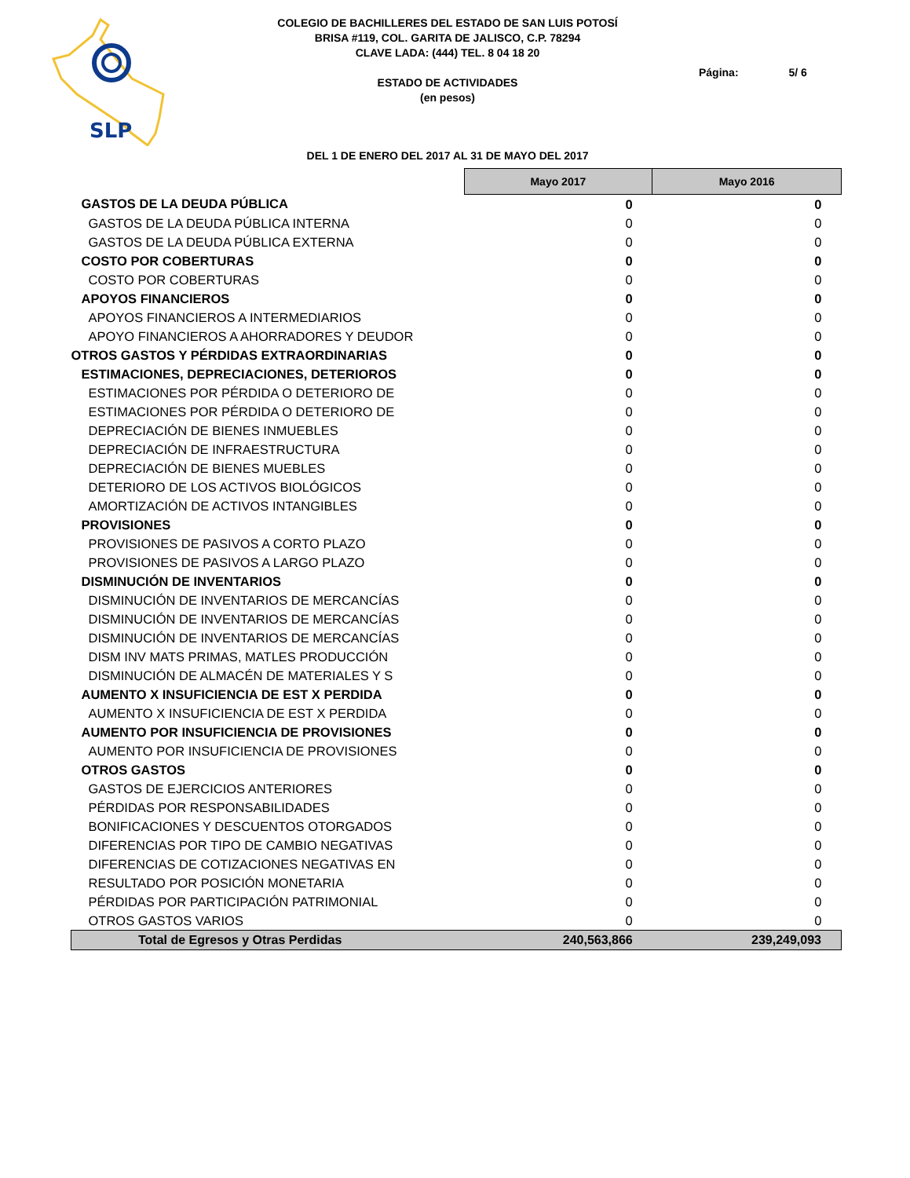SLP
COLEGIO DE BACHILLERES DEL ESTADO DE SAN LUIS POTOSÍ
BRISA #119, COL. GARITA DE JALISCO, C.P. 78294
CLAVE LADA: (444) TEL. 8 04 18 20
ESTADO DE ACTIVIDADES
(en pesos)
Página: 5/ 6
DEL 1 DE ENERO DEL 2017 AL 31 DE MAYO DEL 2017
| | Mayo 2017 | Mayo 2016 |
| GASTOS DE LA DEUDA PÚBLICA | 0 | 0 |
| GASTOS DE LA DEUDA PÚBLICA INTERNA | 0 | 0 |
| GASTOS DE LA DEUDA PÚBLICA EXTERNA | 0 | 0 |
| COSTO POR COBERTURAS | 0 | 0 |
| COSTO POR COBERTURAS | 0 | 0 |
| APOYOS FINANCIEROS | 0 | 0 |
| APOYOS FINANCIEROS A INTERMEDIARIOS | 0 | 0 |
| APOYO FINANCIEROS A AHORRADORES Y DEUDOR | 0 | 0 |
| OTROS GASTOS Y PÉRDIDAS EXTRAORDINARIAS | 0 | 0 |
| ESTIMACIONES, DEPRECIACIONES, DETERIOROS | 0 | 0 |
| ESTIMACIONES POR PÉRDIDA O DETERIORO DE | 0 | 0 |
| ESTIMACIONES POR PÉRDIDA O DETERIORO DE | 0 | 0 |
| DEPRECIACIÓN DE BIENES INMUEBLES | 0 | 0 |
| DEPRECIACIÓN DE INFRAESTRUCTURA | 0 | 0 |
| DEPRECIACIÓN DE BIENES MUEBLES | 0 | 0 |
| DETERIORO DE LOS ACTIVOS BIOLÓGICOS | 0 | 0 |
| AMORTIZACIÓN DE ACTIVOS INTANGIBLES | 0 | 0 |
| PROVISIONES | 0 | 0 |
| PROVISIONES DE PASIVOS A CORTO PLAZO | 0 | 0 |
| PROVISIONES DE PASIVOS A LARGO PLAZO | 0 | 0 |
| DISMINUCIÓN DE INVENTARIOS | 0 | 0 |
| DISMINUCIÓN DE INVENTARIOS DE MERCANCÍAS | 0 | 0 |
| DISMINUCIÓN DE INVENTARIOS DE MERCANCÍAS | 0 | 0 |
| DISMINUCIÓN DE INVENTARIOS DE MERCANCÍAS | 0 | 0 |
| DISM INV MATS PRIMAS, MATLES PRODUCCIÓN | 0 | 0 |
| DISMINUCIÓN DE ALMACÉN DE MATERIALES Y S | 0 | 0 |
| AUMENTO X INSUFICIENCIA DE EST X PERDIDA | 0 | 0 |
| AUMENTO X INSUFICIENCIA DE EST X PERDIDA | 0 | 0 |
| AUMENTO POR INSUFICIENCIA DE PROVISIONES | 0 | 0 |
| AUMENTO POR INSUFICIENCIA DE PROVISIONES | 0 | 0 |
| OTROS GASTOS | 0 | 0 |
| GASTOS DE EJERCICIOS ANTERIORES | 0 | 0 |
| PÉRDIDAS POR RESPONSABILIDADES | 0 | 0 |
| BONIFICACIONES Y DESCUENTOS OTORGADOS | 0 | 0 |
| DIFERENCIAS POR TIPO DE CAMBIO NEGATIVAS | 0 | 0 |
| DIFERENCIAS DE COTIZACIONES NEGATIVAS EN | 0 | 0 |
| RESULTADO POR POSICIÓN MONETARIA | 0 | 0 |
| PÉRDIDAS POR PARTICIPACIÓN PATRIMONIAL | 0 | 0 |
| OTROS GASTOS VARIOS | 0 | 0 |
| Total de Egresos y Otras Perdidas | 240,563,866 | 239,249,093 |